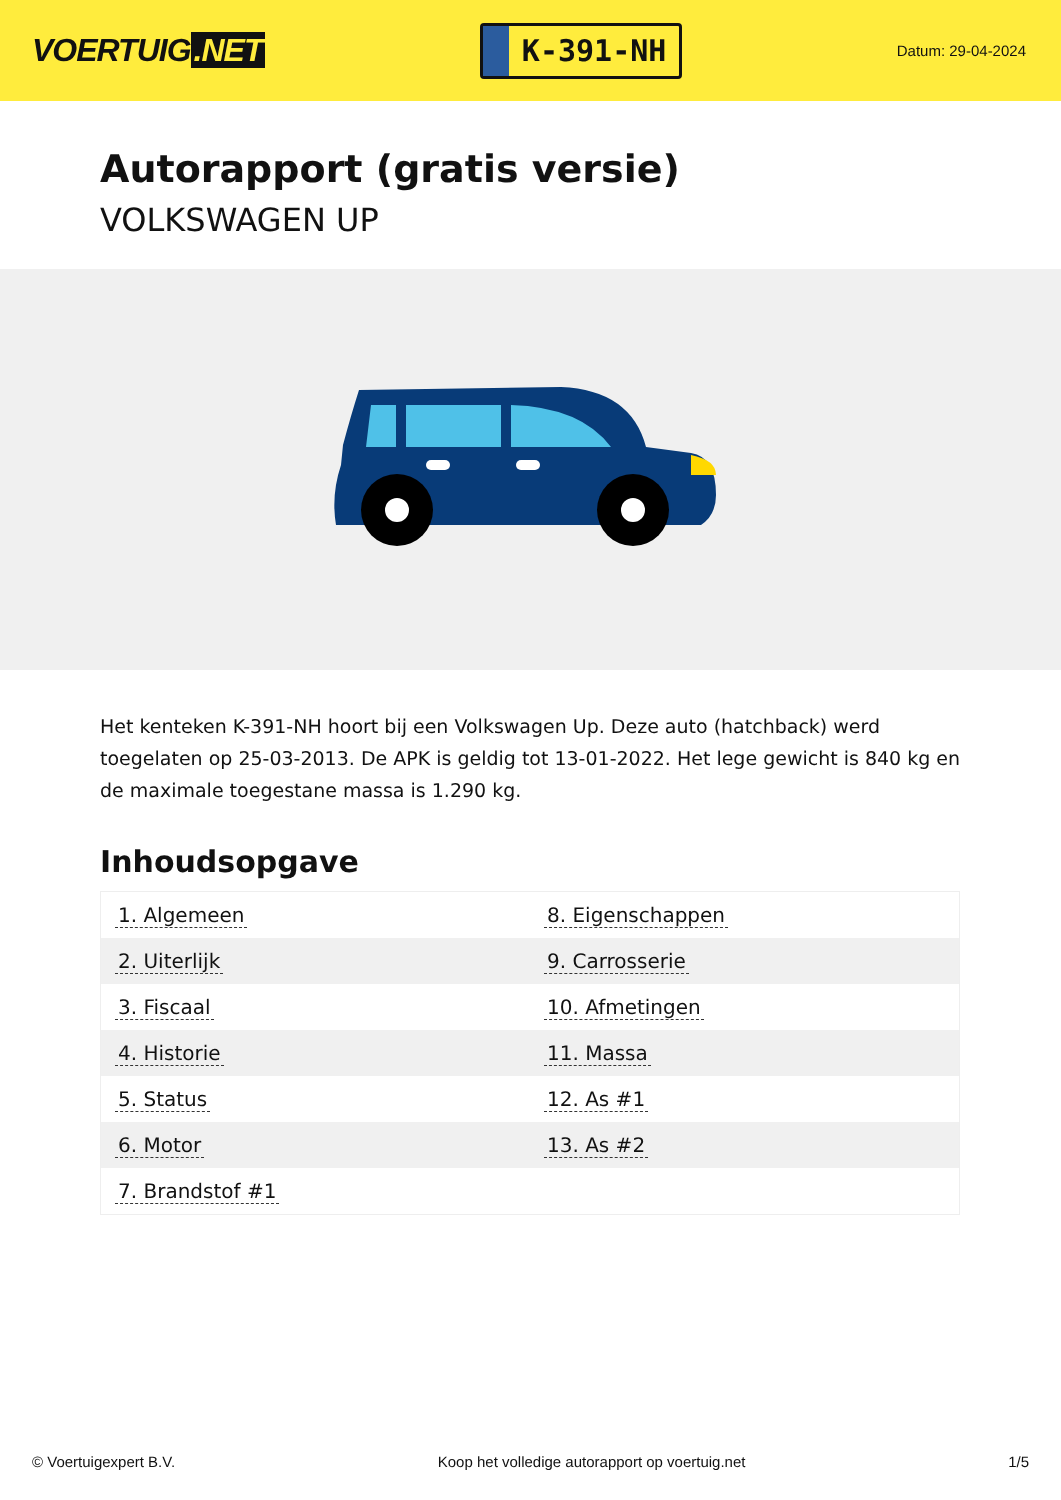VOERTUIG.NET
K-391-NH
Datum: 29-04-2024
Autorapport (gratis versie)
VOLKSWAGEN UP
Het kenteken K-391-NH hoort bij een Volkswagen Up. Deze auto (hatchback) werd toegelaten op 25-03-2013. De APK is geldig tot 13-01-2022. Het lege gewicht is 840 kg en de maximale toegestane massa is 1.290 kg.
Inhoudsopgave
| 1. Algemeen | 8. Eigenschappen |
| 2. Uiterlijk | 9. Carrosserie |
| 3. Fiscaal | 10. Afmetingen |
| 4. Historie | 11. Massa |
| 5. Status | 12. As #1 |
| 6. Motor | 13. As #2 |
| 7. Brandstof #1 | |
© Voertuigexpert B.V. Koop het volledige autorapport op voertuig.net 1/5